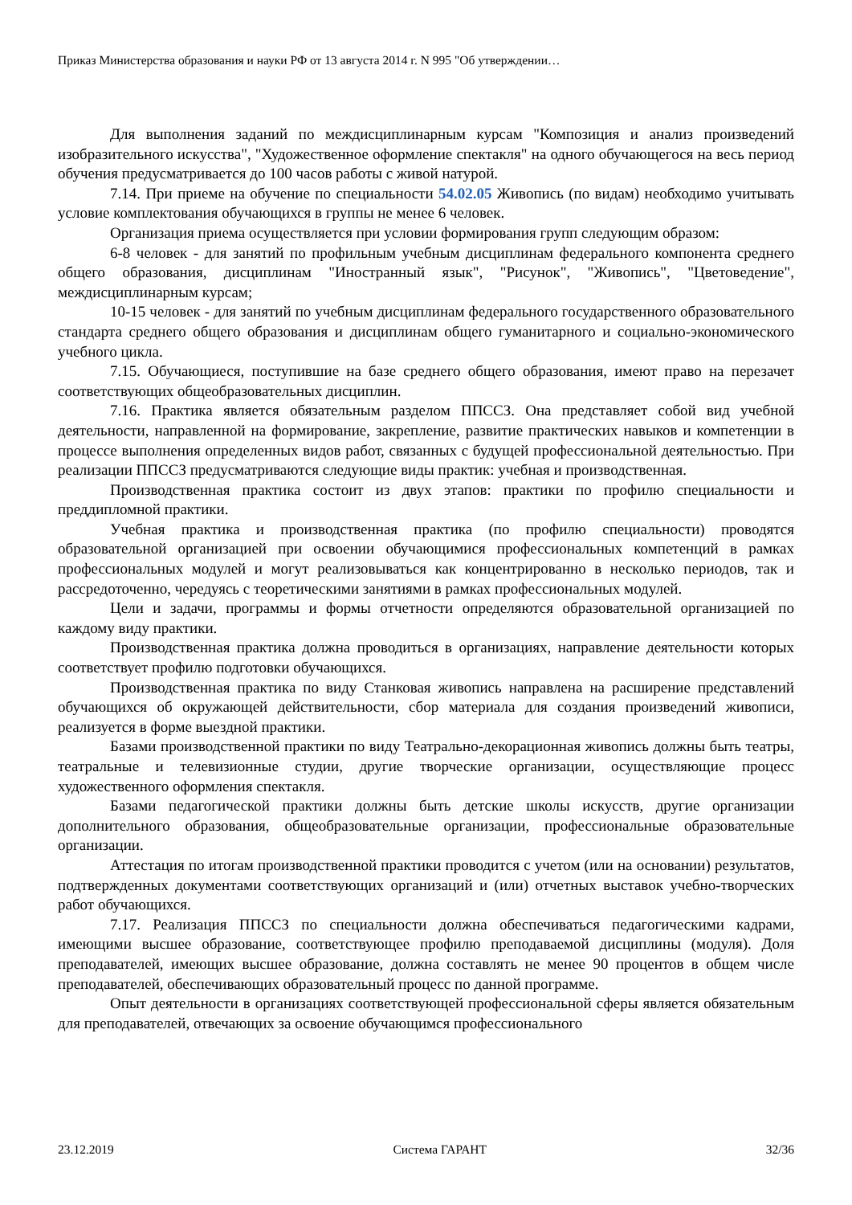Приказ Министерства образования и науки РФ от 13 августа 2014 г. N 995 "Об утверждении…
Для выполнения заданий по междисциплинарным курсам "Композиция и анализ произведений изобразительного искусства", "Художественное оформление спектакля" на одного обучающегося на весь период обучения предусматривается до 100 часов работы с живой натурой.
7.14. При приеме на обучение по специальности 54.02.05 Живопись (по видам) необходимо учитывать условие комплектования обучающихся в группы не менее 6 человек.
Организация приема осуществляется при условии формирования групп следующим образом:
6-8 человек - для занятий по профильным учебным дисциплинам федерального компонента среднего общего образования, дисциплинам "Иностранный язык", "Рисунок", "Живопись", "Цветоведение", междисциплинарным курсам;
10-15 человек - для занятий по учебным дисциплинам федерального государственного образовательного стандарта среднего общего образования и дисциплинам общего гуманитарного и социально-экономического учебного цикла.
7.15. Обучающиеся, поступившие на базе среднего общего образования, имеют право на перезачет соответствующих общеобразовательных дисциплин.
7.16. Практика является обязательным разделом ППССЗ. Она представляет собой вид учебной деятельности, направленной на формирование, закрепление, развитие практических навыков и компетенции в процессе выполнения определенных видов работ, связанных с будущей профессиональной деятельностью. При реализации ППССЗ предусматриваются следующие виды практик: учебная и производственная.
Производственная практика состоит из двух этапов: практики по профилю специальности и преддипломной практики.
Учебная практика и производственная практика (по профилю специальности) проводятся образовательной организацией при освоении обучающимися профессиональных компетенций в рамках профессиональных модулей и могут реализовываться как концентрированно в несколько периодов, так и рассредоточенно, чередуясь с теоретическими занятиями в рамках профессиональных модулей.
Цели и задачи, программы и формы отчетности определяются образовательной организацией по каждому виду практики.
Производственная практика должна проводиться в организациях, направление деятельности которых соответствует профилю подготовки обучающихся.
Производственная практика по виду Станковая живопись направлена на расширение представлений обучающихся об окружающей действительности, сбор материала для создания произведений живописи, реализуется в форме выездной практики.
Базами производственной практики по виду Театрально-декорационная живопись должны быть театры, театральные и телевизионные студии, другие творческие организации, осуществляющие процесс художественного оформления спектакля.
Базами педагогической практики должны быть детские школы искусств, другие организации дополнительного образования, общеобразовательные организации, профессиональные образовательные организации.
Аттестация по итогам производственной практики проводится с учетом (или на основании) результатов, подтвержденных документами соответствующих организаций и (или) отчетных выставок учебно-творческих работ обучающихся.
7.17. Реализация ППССЗ по специальности должна обеспечиваться педагогическими кадрами, имеющими высшее образование, соответствующее профилю преподаваемой дисциплины (модуля). Доля преподавателей, имеющих высшее образование, должна составлять не менее 90 процентов в общем числе преподавателей, обеспечивающих образовательный процесс по данной программе.
Опыт деятельности в организациях соответствующей профессиональной сферы является обязательным для преподавателей, отвечающих за освоение обучающимся профессионального
23.12.2019 Система ГАРАНТ 32/36